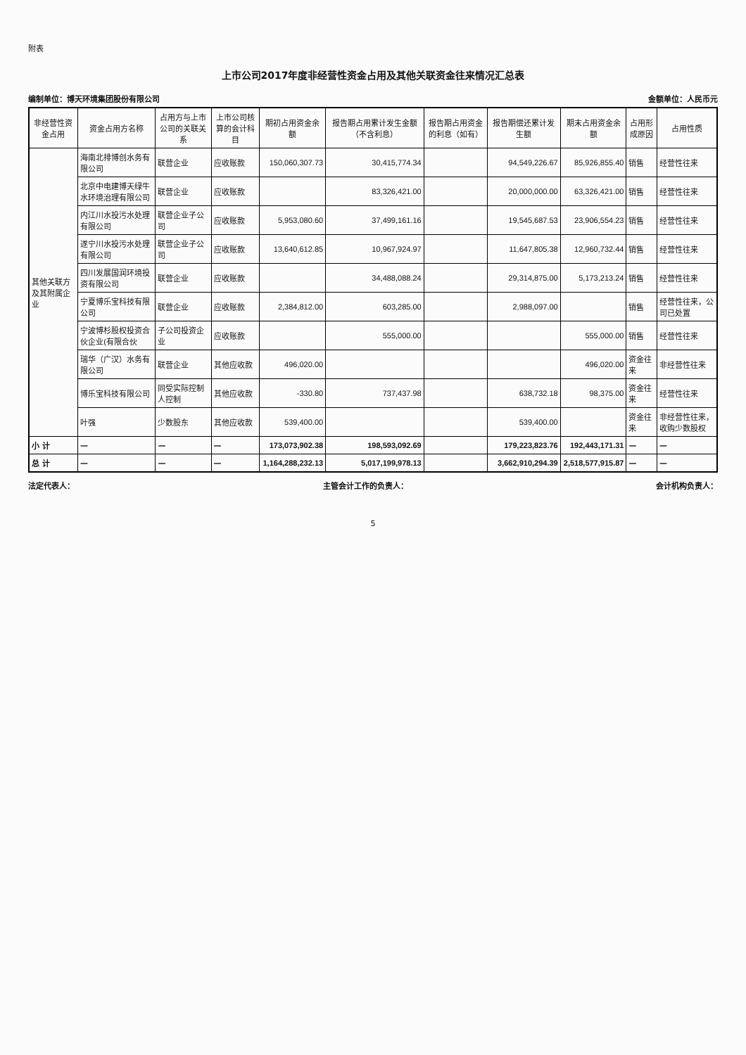附表
上市公司2017年度非经营性资金占用及其他关联资金往来情况汇总表
编制单位：博天环境集团股份有限公司 金额单位：人民币元
| 非经营性资金占用 | 资金占用方名称 | 占用方与上市公司的关联关系 | 上市公司核算的会计科目 | 期初占用资金余额 | 报告期占用累计发生金额（不含利息） | 报告期占用资金的利息（如有） | 报告期偿还累计发生额 | 期末占用资金余额 | 占用形成原因 | 占用性质 |
| --- | --- | --- | --- | --- | --- | --- | --- | --- | --- | --- |
| 其他关联方及其附属企业 | 海南北排博创水务有限公司 | 联营企业 | 应收账款 | 150,060,307.73 | 30,415,774.34 | | 94,549,226.67 | 85,926,855.40 | 销售 | 经营性往来 |
| | 北京中电建博天绿牛水环境治理有限公司 | 联营企业 | 应收账款 | | 83,326,421.00 | | 20,000,000.00 | 63,326,421.00 | 销售 | 经营性往来 |
| | 内江川水投污水处理有限公司 | 联营企业子公司 | 应收账款 | 5,953,080.60 | 37,499,161.16 | | 19,545,687.53 | 23,906,554.23 | 销售 | 经营性往来 |
| | 遂宁川水投污水处理有限公司 | 联营企业子公司 | 应收账款 | 13,640,612.85 | 10,967,924.97 | | 11,647,805.38 | 12,960,732.44 | 销售 | 经营性往来 |
| | 四川发展国润环境投资有限公司 | 联营企业 | 应收账款 | | 34,488,088.24 | | 29,314,875.00 | 5,173,213.24 | 销售 | 经营性往来 |
| | 宁夏博乐宝科技有限公司 | 联营企业 | 应收账款 | 2,384,812.00 | 603,285.00 | | 2,988,097.00 | | 销售 | 经营性往来，公司已处置 |
| | 宁波博杉股权投资合伙企业(有限合伙 | 子公司投资企业 | 应收账款 | | 555,000.00 | | | 555,000.00 | 销售 | 经营性往来 |
| | 瑞华（广汉）水务有限公司 | 联营企业 | 其他应收款 | 496,020.00 | | | | 496,020.00 | 资金往来 | 非经营性往来 |
| | 博乐宝科技有限公司 | 同受实际控制人控制 | 其他应收款 | -330.80 | 737,437.98 | | 638,732.18 | 98,375.00 | 资金往来 | 经营性往来 |
| | 叶强 | 少数股东 | 其他应收款 | 539,400.00 | | | 539,400.00 | | 资金往来 | 非经营性往来，收购少数股权 |
| 小 计 | — | — | — | 173,073,902.38 | 198,593,092.69 | | 179,223,823.76 | 192,443,171.31 | — | — |
| 总 计 | — | — | — | 1,164,288,232.13 | 5,017,199,978.13 | | 3,662,910,294.39 | 2,518,577,915.87 | — | — |
法定代表人： 主管会计工作的负责人： 会计机构负责人：
5